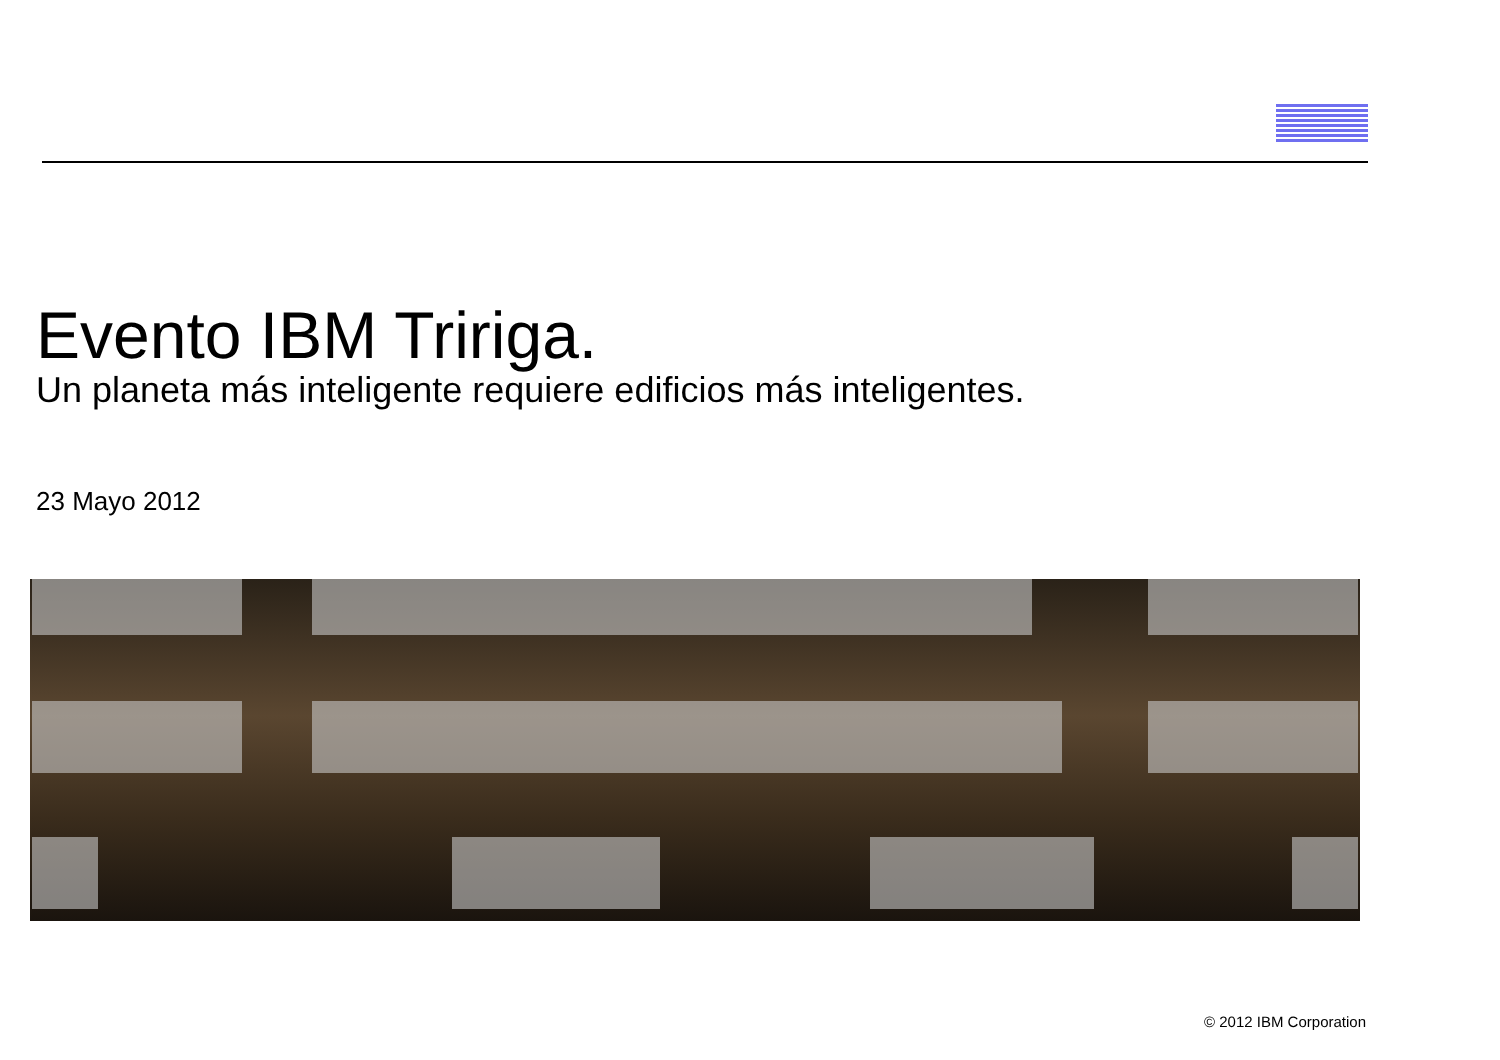Evento IBM Tririga.
Un planeta más inteligente requiere edificios más inteligentes.
23 Mayo 2012
© 2012 IBM Corporation